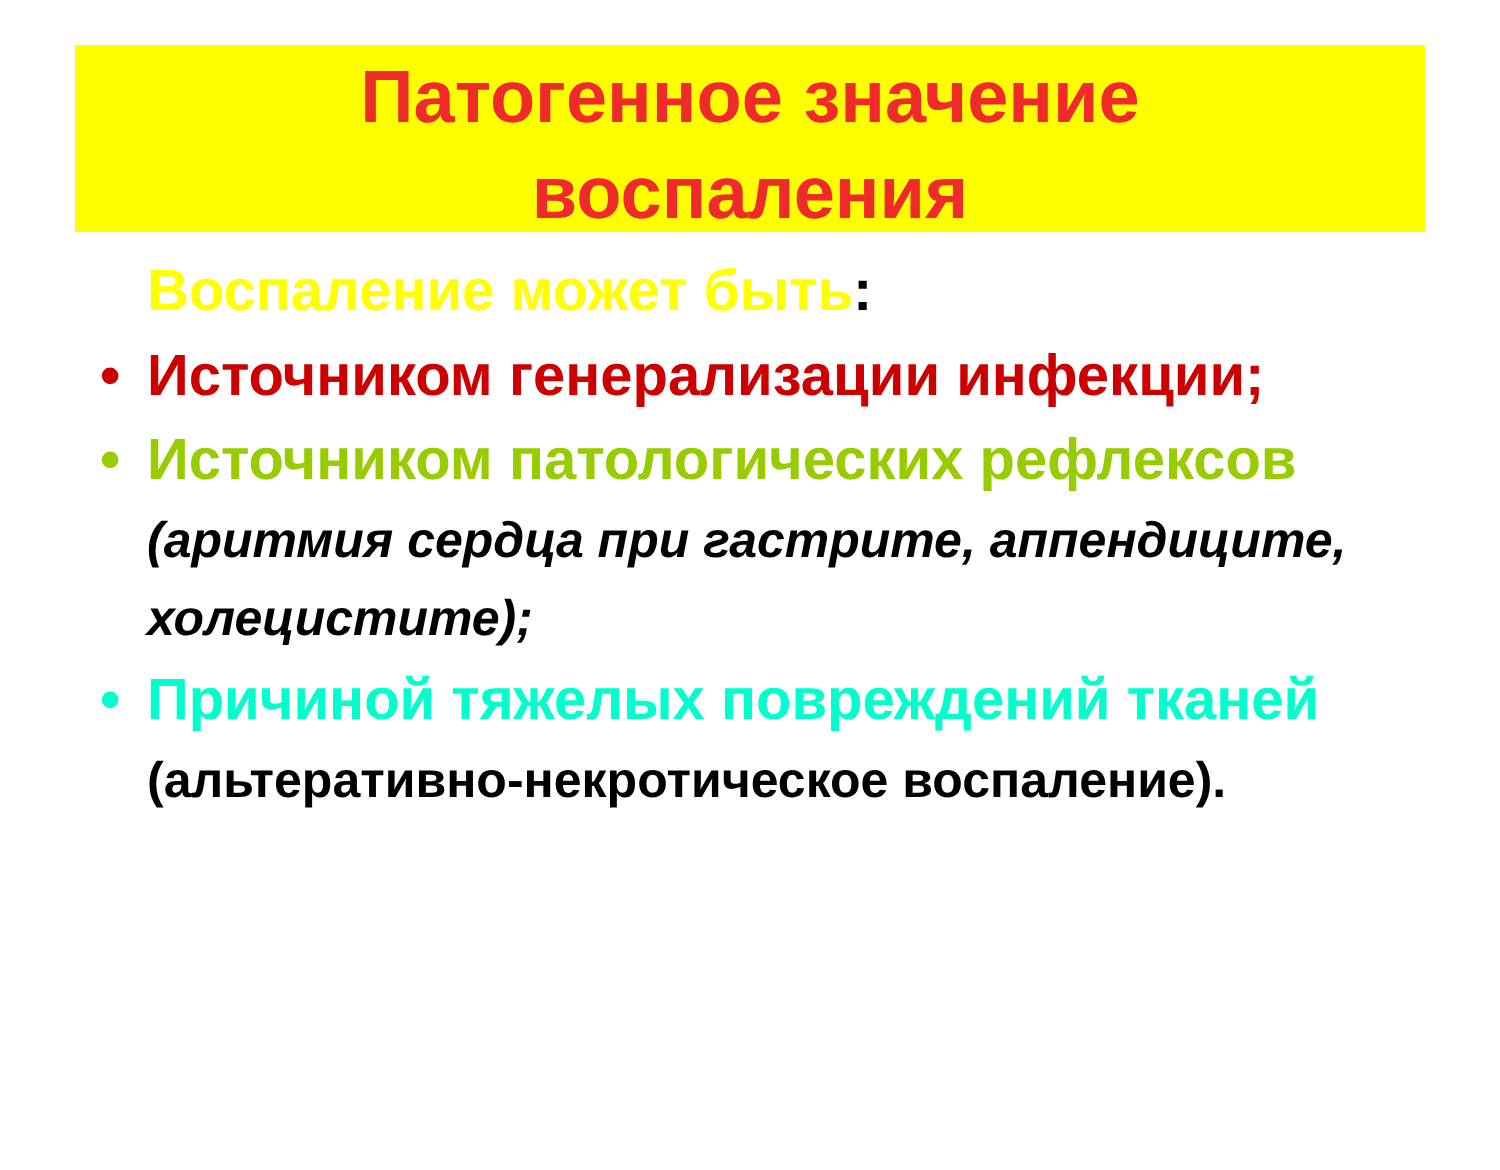Патогенное значение
воспаления
Воспаление может быть:
• Источником генерализации инфекции;
• Источником патологических рефлексов (аритмия сердца при гастрите, аппендиците, холецистите);
• Причиной тяжелых повреждений тканей (альтеративно-некротическое воспаление).